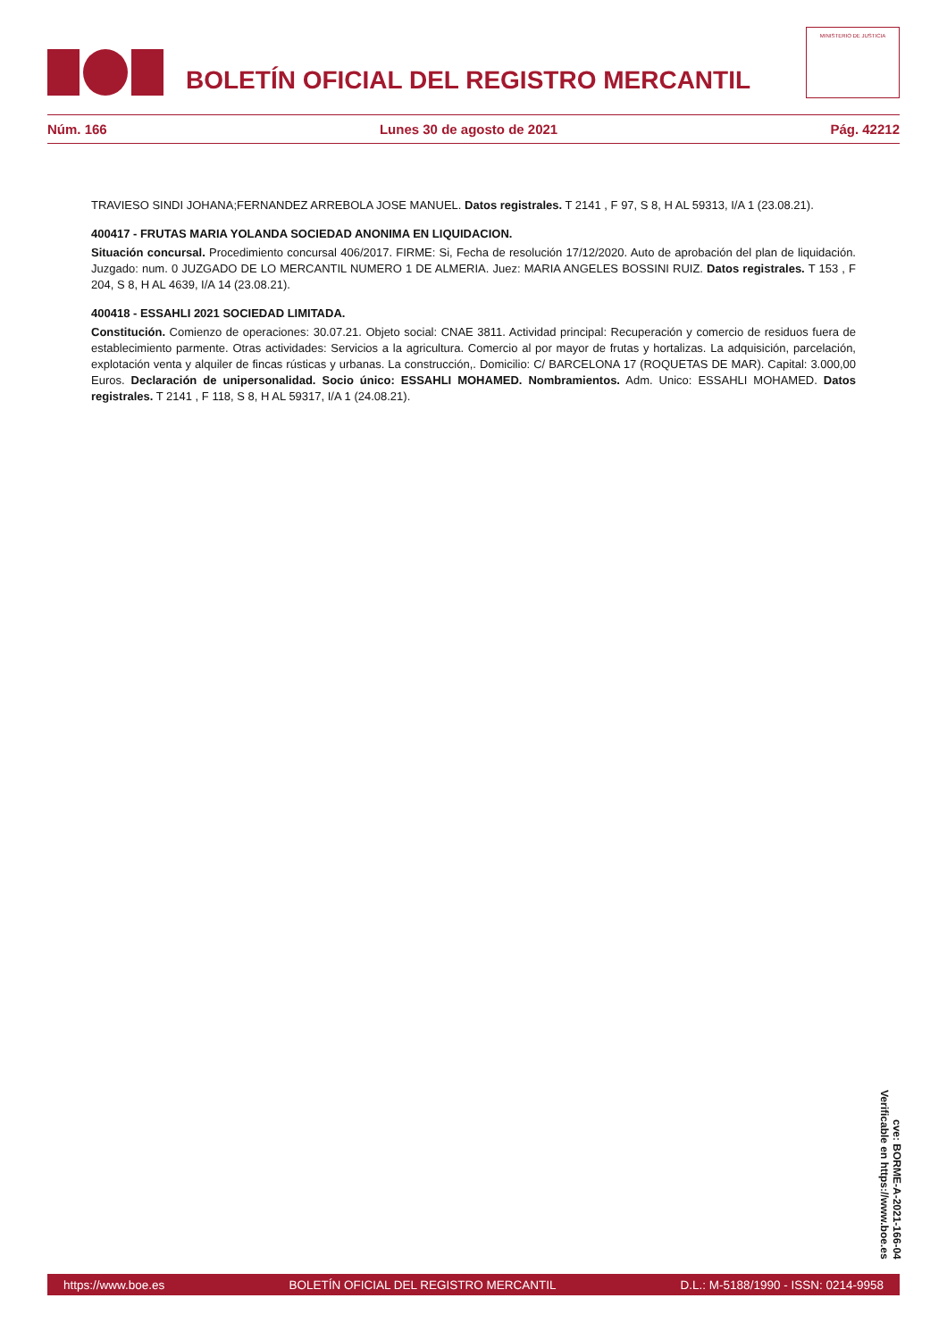BOLETÍN OFICIAL DEL REGISTRO MERCANTIL
MINISTERIO DE JUSTICIA
Núm. 166 Lunes 30 de agosto de 2021 Pág. 42212
TRAVIESO SINDI JOHANA;FERNANDEZ ARREBOLA JOSE MANUEL. Datos registrales. T 2141 , F 97, S 8, H AL 59313, I/A 1 (23.08.21).
400417 - FRUTAS MARIA YOLANDA SOCIEDAD ANONIMA EN LIQUIDACION.
Situación concursal. Procedimiento concursal 406/2017. FIRME: Si, Fecha de resolución 17/12/2020. Auto de aprobación del plan de liquidación. Juzgado: num. 0 JUZGADO DE LO MERCANTIL NUMERO 1 DE ALMERIA. Juez: MARIA ANGELES BOSSINI RUIZ. Datos registrales. T 153 , F 204, S 8, H AL 4639, I/A 14 (23.08.21).
400418 - ESSAHLI 2021 SOCIEDAD LIMITADA.
Constitución. Comienzo de operaciones: 30.07.21. Objeto social: CNAE 3811. Actividad principal: Recuperación y comercio de residuos fuera de establecimiento parmente. Otras actividades: Servicios a la agricultura. Comercio al por mayor de frutas y hortalizas. La adquisición, parcelación, explotación venta y alquiler de fincas rústicas y urbanas. La construcción,. Domicilio: C/ BARCELONA 17 (ROQUETAS DE MAR). Capital: 3.000,00 Euros. Declaración de unipersonalidad. Socio único: ESSAHLI MOHAMED. Nombramientos. Adm. Unico: ESSAHLI MOHAMED. Datos registrales. T 2141 , F 118, S 8, H AL 59317, I/A 1 (24.08.21).
cve: BORME-A-2021-166-04
Verificable en https://www.boe.es
https://www.boe.es BOLETÍN OFICIAL DEL REGISTRO MERCANTIL D.L.: M-5188/1990 - ISSN: 0214-9958